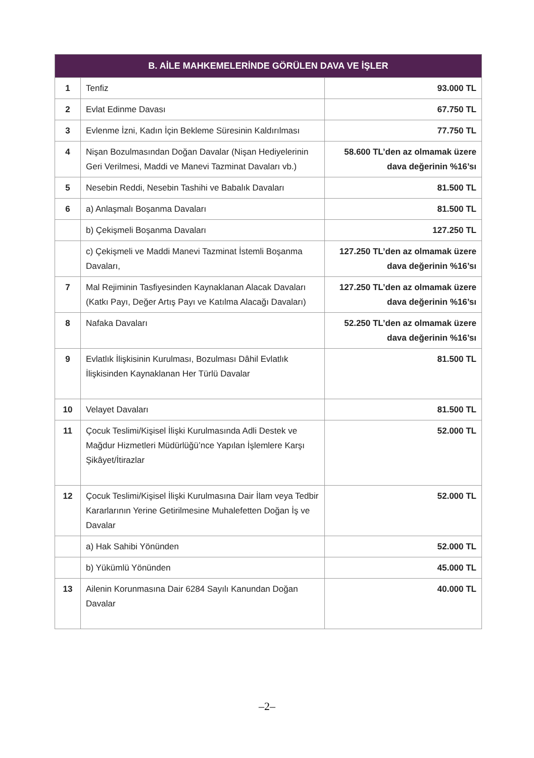| B. AİLE MAHKEMELERİNDE GÖRÜLEN DAVA VE İŞLER | | |
| --- | --- | --- |
| 1 | Tenfiz | 93.000 TL |
| 2 | Evlat Edinme Davası | 67.750 TL |
| 3 | Evlenme İzni, Kadın İçin Bekleme Süresinin Kaldırılması | 77.750 TL |
| 4 | Nişan Bozulmasından Doğan Davalar (Nişan Hediyelerinin Geri Verilmesi, Maddi ve Manevi Tazminat Davaları vb.) | 58.600 TL’den az olmamak üzere dava değerinin %16’sı |
| 5 | Nesebin Reddi, Nesebin Tashihi ve Babalık Davaları | 81.500 TL |
| 6 | a) Anlaşmalı Boşanma Davaları | 81.500 TL |
| | b) Çekişmeli Boşanma Davaları | 127.250 TL |
| | c) Çekişmeli ve Maddi Manevi Tazminat İstemli Boşanma Davaları, | 127.250 TL’den az olmamak üzere dava değerinin %16’sı |
| 7 | Mal Rejiminin Tasfiyesinden Kaynaklanan Alacak Davaları (Katkı Payı, Değer Artış Payı ve Katılma Alacağı Davaları) | 127.250 TL’den az olmamak üzere dava değerinin %16’sı |
| 8 | Nafaka Davaları | 52.250 TL’den az olmamak üzere dava değerinin %16’sı |
| 9 | Evlatlık İlişkisinin Kurulması, Bozulması Dâhil Evlatlık İlişkisinden Kaynaklanan Her Türlü Davalar | 81.500 TL |
| 10 | Velayet Davaları | 81.500 TL |
| 11 | Çocuk Teslimi/Kişisel İlişki Kurulmasında Adli Destek ve Mağdur Hizmetleri Müdürlüğü’nce Yapılan İşlemlere Karşı Şikâyet/İtirazlar | 52.000 TL |
| 12 | Çocuk Teslimi/Kişisel İlişki Kurulmasına Dair İlam veya Tedbir Kararlarının Yerine Getirilmesine Muhalefetten Doğan İş ve Davalar | 52.000 TL |
| | a) Hak Sahibi Yönünden | 52.000 TL |
| | b) Yükümlü Yönünden | 45.000 TL |
| 13 | Ailenin Korunmasına Dair 6284 Sayılı Kanundan Doğan Davalar | 40.000 TL |
–2–